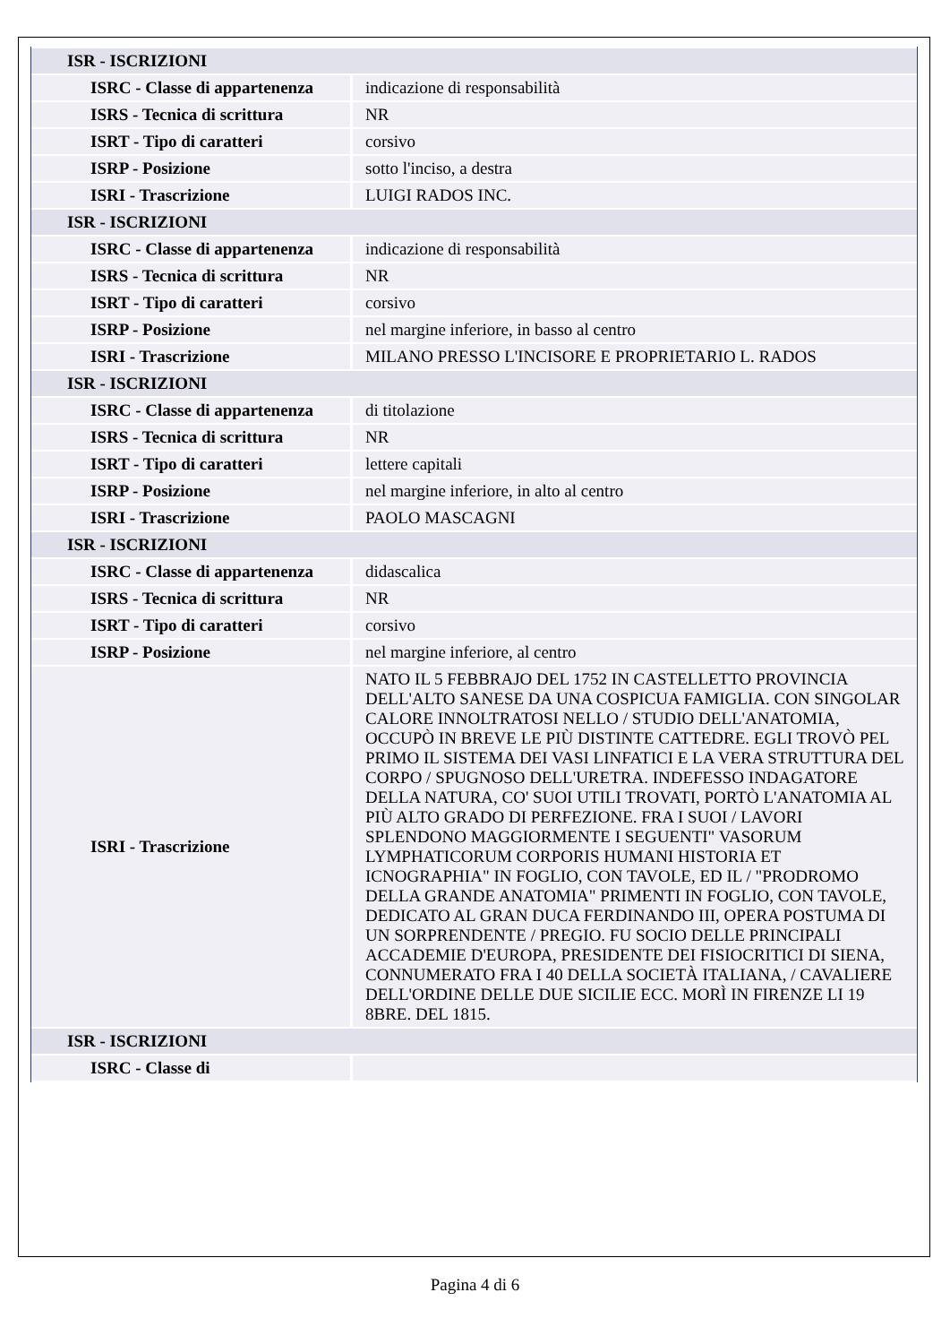| ISR - ISCRIZIONI | |
| ISRC - Classe di appartenenza | indicazione di responsabilità |
| ISRS - Tecnica di scrittura | NR |
| ISRT - Tipo di caratteri | corsivo |
| ISRP - Posizione | sotto l'inciso, a destra |
| ISRI - Trascrizione | LUIGI RADOS INC. |
| ISR - ISCRIZIONI | |
| ISRC - Classe di appartenenza | indicazione di responsabilità |
| ISRS - Tecnica di scrittura | NR |
| ISRT - Tipo di caratteri | corsivo |
| ISRP - Posizione | nel margine inferiore, in basso al centro |
| ISRI - Trascrizione | MILANO PRESSO L'INCISORE E PROPRIETARIO L. RADOS |
| ISR - ISCRIZIONI | |
| ISRC - Classe di appartenenza | di titolazione |
| ISRS - Tecnica di scrittura | NR |
| ISRT - Tipo di caratteri | lettere capitali |
| ISRP - Posizione | nel margine inferiore, in alto al centro |
| ISRI - Trascrizione | PAOLO MASCAGNI |
| ISR - ISCRIZIONI | |
| ISRC - Classe di appartenenza | didascalica |
| ISRS - Tecnica di scrittura | NR |
| ISRT - Tipo di caratteri | corsivo |
| ISRP - Posizione | nel margine inferiore, al centro |
| ISRI - Trascrizione | NATO IL 5 FEBBRAJO DEL 1752 IN CASTELLETTO PROVINCIA DELL'ALTO SANESE DA UNA COSPICUA FAMIGLIA. CON SINGOLAR CALORE INNOLTRATOSI NELLO / STUDIO DELL'ANATOMIA, OCCUPÒ IN BREVE LE PIÙ DISTINTE CATTEDRE. EGLI TROVÒ PEL PRIMO IL SISTEMA DEI VASI LINFATICI E LA VERA STRUTTURA DEL CORPO / SPUGNOSO DELL'URETRA. INDEFESSO INDAGATORE DELLA NATURA, CO' SUOI UTILI TROVATI, PORTÒ L'ANATOMIA AL PIÙ ALTO GRADO DI PERFEZIONE. FRA I SUOI / LAVORI SPLENDONO MAGGIORMENTE I SEGUENTI" VASORUM LYMPHATICORUM CORPORIS HUMANI HISTORIA ET ICNOGRAPHIA" IN FOGLIO, CON TAVOLE, ED IL / "PRODROMO DELLA GRANDE ANATOMIA" PRIMENTI IN FOGLIO, CON TAVOLE, DEDICATO AL GRAN DUCA FERDINANDO III, OPERA POSTUMA DI UN SORPRENDENTE / PREGIO. FU SOCIO DELLE PRINCIPALI ACCADEMIE D'EUROPA, PRESIDENTE DEI FISIOCRITICI DI SIENA, CONNUMERATO FRA I 40 DELLA SOCIETÀ ITALIANA, / CAVALIERE DELL'ORDINE DELLE DUE SICILIE ECC. MORÌ IN FIRENZE LI 19 8BRE. DEL 1815. |
| ISR - ISCRIZIONI | |
| ISRC - Classe di | |
Pagina 4 di 6